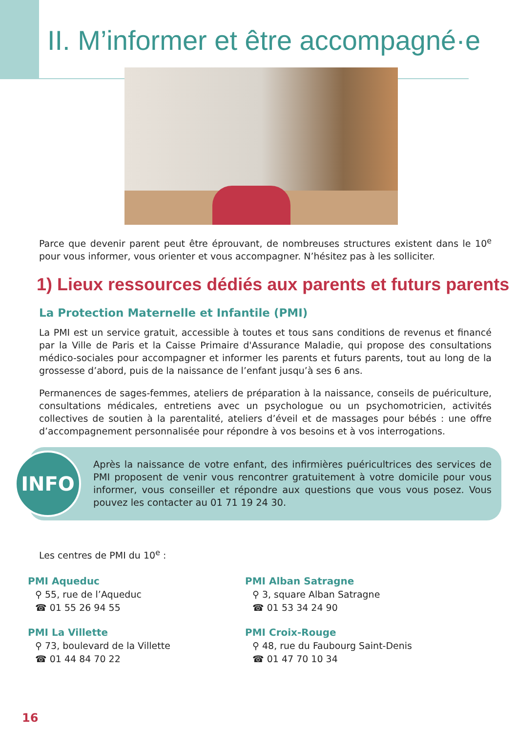II. M’informer et être accompagné·e
Parce que devenir parent peut être éprouvant, de nombreuses structures existent dans le 10<sup>e</sup> pour vous informer, vous orienter et vous accompagner. N’hésitez pas à les solliciter.
1) Lieux ressources dédiés aux parents et futurs parents
La Protection Maternelle et Infantile (PMI)
La PMI est un service gratuit, accessible à toutes et tous sans conditions de revenus et financé par la Ville de Paris et la Caisse Primaire d'Assurance Maladie, qui propose des consultations médico-sociales pour accompagner et informer les parents et futurs parents, tout au long de la grossesse d’abord, puis de la naissance de l’enfant jusqu’à ses 6 ans.
Permanences de sages-femmes, ateliers de préparation à la naissance, conseils de puériculture, consultations médicales, entretiens avec un psychologue ou un psychomotricien, activités collectives de soutien à la parentalité, ateliers d’éveil et de massages pour bébés : une offre d’accompagnement personnalisée pour répondre à vos besoins et à vos interrogations.
INFO
Après la naissance de votre enfant, des infirmières puéricultrices des services de PMI proposent de venir vous rencontrer gratuitement à votre domicile pour vous informer, vous conseiller et répondre aux questions que vous vous posez. Vous pouvez les contacter au 01 71 19 24 30.
Les centres de PMI du 10<sup>e</sup> :
PMI Aqueduc
⚲ 55, rue de l’Aqueduc
☎ 01 55 26 94 55
PMI Alban Satragne
⚲ 3, square Alban Satragne
☎ 01 53 34 24 90
PMI La Villette
⚲ 73, boulevard de la Villette
☎ 01 44 84 70 22
PMI Croix-Rouge
⚲ 48, rue du Faubourg Saint-Denis
☎ 01 47 70 10 34
16